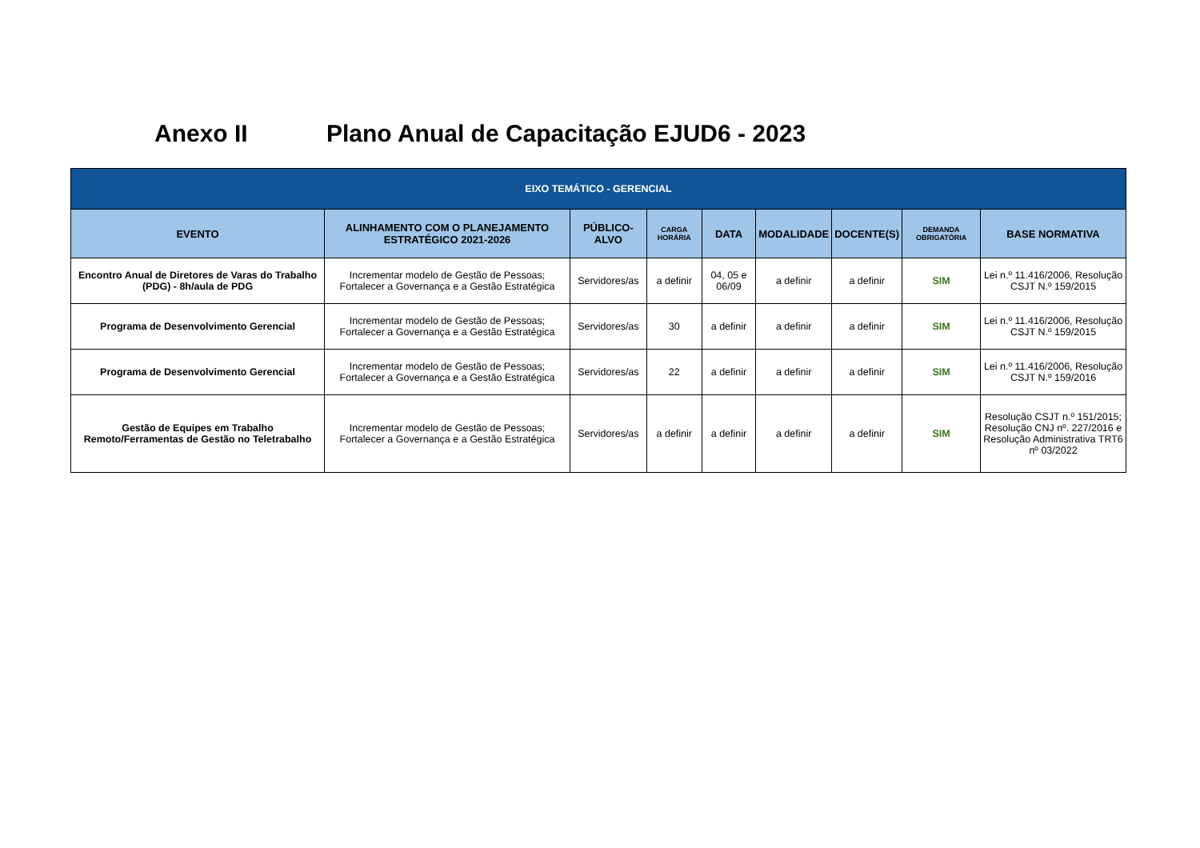Anexo II Plano Anual de Capacitação EJUD6 - 2023
| EIXO TEMÁTICO - GERENCIAL | | | | | | | | |
| --- | --- | --- | --- | --- | --- | --- | --- | --- |
| EVENTO | ALINHAMENTO COM O PLANEJAMENTO ESTRATÉGICO 2021-2026 | PÚBLICO-ALVO | CARGA HORÁRIA | DATA | MODALIDADE | DOCENTE(S) | DEMANDA OBRIGATÓRIA | BASE NORMATIVA |
| Encontro Anual de Diretores de Varas do Trabalho (PDG) - 8h/aula de PDG | Incrementar modelo de Gestão de Pessoas; Fortalecer a Governança e a Gestão Estratégica | Servidores/as | a definir | 04, 05 e 06/09 | a definir | a definir | SIM | Lei n.º 11.416/2006, Resolução CSJT N.º 159/2015 |
| Programa de Desenvolvimento Gerencial | Incrementar modelo de Gestão de Pessoas; Fortalecer a Governança e a Gestão Estratégica | Servidores/as | 30 | a definir | a definir | a definir | SIM | Lei n.º 11.416/2006, Resolução CSJT N.º 159/2015 |
| Programa de Desenvolvimento Gerencial | Incrementar modelo de Gestão de Pessoas; Fortalecer a Governança e a Gestão Estratégica | Servidores/as | 22 | a definir | a definir | a definir | SIM | Lei n.º 11.416/2006, Resolução CSJT N.º 159/2016 |
| Gestão de Equipes em Trabalho Remoto/Ferramentas de Gestão no Teletrabalho | Incrementar modelo de Gestão de Pessoas; Fortalecer a Governança e a Gestão Estratégica | Servidores/as | a definir | a definir | a definir | a definir | SIM | Resolução CSJT n.º 151/2015; Resolução CNJ nº. 227/2016 e Resolução Administrativa TRT6 nº 03/2022 |